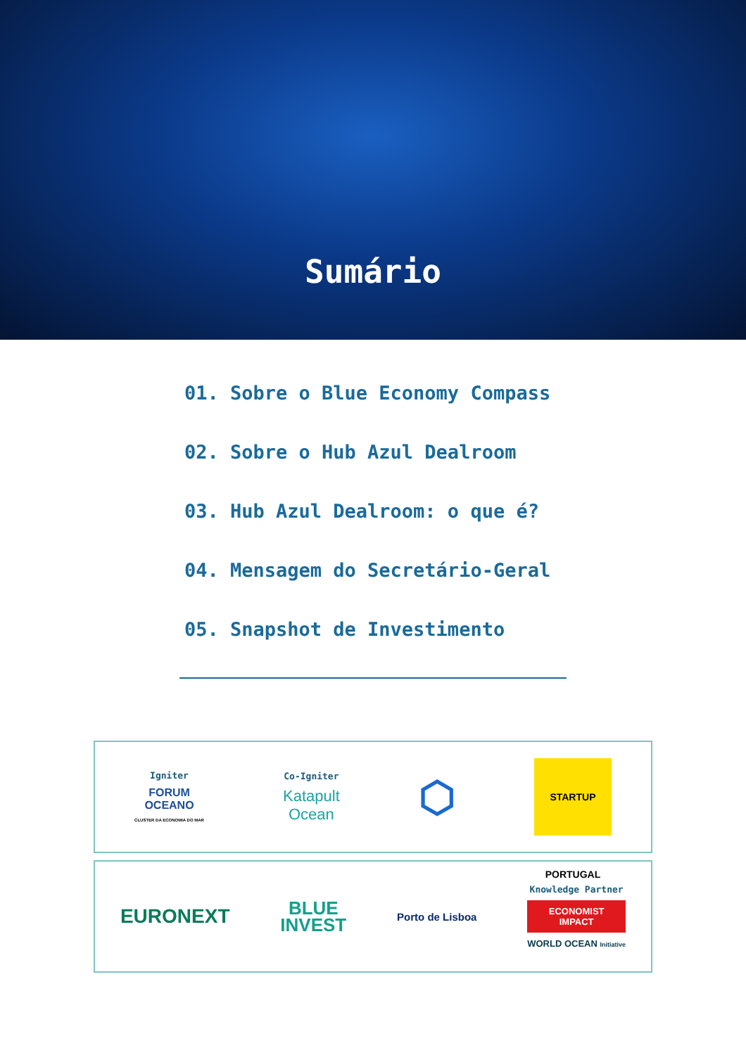Sumário
01. Sobre o Blue Economy Compass
02. Sobre o Hub Azul Dealroom
03. Hub Azul Dealroom: o que é?
04. Mensagem do Secretário-Geral
05. Snapshot de Investimento
Igniter
FORUM
OCEANO
CLUSTER DA ECONOMIA DO MAR
Co-Igniter
Katapult
Ocean
⬡
STARTUP PORTUGAL
EURONEXT
BLUE
INVEST
Porto de Lisboa
Knowledge Partner
ECONOMIST
IMPACT
WORLD OCEAN Initiative